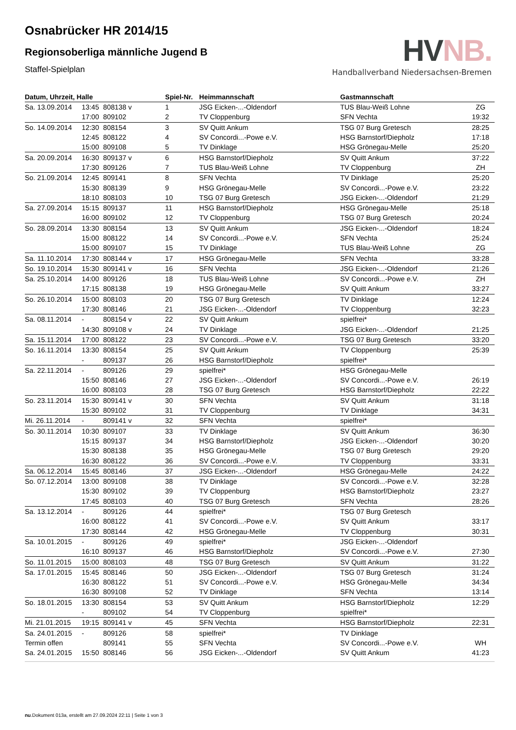Osnabrücker HR 2014/15
Regionsoberliga männliche Jugend B
Staffel-Spielplan
HVNB.
Handballverband Niedersachsen-Bremen
| Datum, Uhrzeit, Halle | | | Spiel-Nr. | Heimmannschaft | Gastmannschaft | |
| --- | --- | --- | --- | --- | --- | --- |
| Sa. 13.09.2014 | 13:45 | 808138 v | 1 | JSG Eicken-...-Oldendorf | TUS Blau-Weiß Lohne | ZG |
| | 17:00 | 809102 | 2 | TV Cloppenburg | SFN Vechta | 19:32 |
| So. 14.09.2014 | 12:30 | 808154 | 3 | SV Quitt Ankum | TSG 07 Burg Gretesch | 28:25 |
| | 12:45 | 808122 | 4 | SV Concordi...-Powe e.V. | HSG Barnstorf/Diepholz | 17:18 |
| | 15:00 | 809108 | 5 | TV Dinklage | HSG Grönegau-Melle | 25:20 |
| Sa. 20.09.2014 | 16:30 | 809137 v | 6 | HSG Barnstorf/Diepholz | SV Quitt Ankum | 37:22 |
| | 17:30 | 809126 | 7 | TUS Blau-Weiß Lohne | TV Cloppenburg | ZH |
| So. 21.09.2014 | 12:45 | 809141 | 8 | SFN Vechta | TV Dinklage | 25:20 |
| | 15:30 | 808139 | 9 | HSG Grönegau-Melle | SV Concordi...-Powe e.V. | 23:22 |
| | 18:10 | 808103 | 10 | TSG 07 Burg Gretesch | JSG Eicken-...-Oldendorf | 21:29 |
| Sa. 27.09.2014 | 15:15 | 809137 | 11 | HSG Barnstorf/Diepholz | HSG Grönegau-Melle | 25:18 |
| | 16:00 | 809102 | 12 | TV Cloppenburg | TSG 07 Burg Gretesch | 20:24 |
| So. 28.09.2014 | 13:30 | 808154 | 13 | SV Quitt Ankum | JSG Eicken-...-Oldendorf | 18:24 |
| | 15:00 | 808122 | 14 | SV Concordi...-Powe e.V. | SFN Vechta | 25:24 |
| | 15:00 | 809107 | 15 | TV Dinklage | TUS Blau-Weiß Lohne | ZG |
| Sa. 11.10.2014 | 17:30 | 808144 v | 17 | HSG Grönegau-Melle | SFN Vechta | 33:28 |
| So. 19.10.2014 | 15:30 | 809141 v | 16 | SFN Vechta | JSG Eicken-...-Oldendorf | 21:26 |
| Sa. 25.10.2014 | 14:00 | 809126 | 18 | TUS Blau-Weiß Lohne | SV Concordi...-Powe e.V. | ZH |
| | 17:15 | 808138 | 19 | HSG Grönegau-Melle | SV Quitt Ankum | 33:27 |
| So. 26.10.2014 | 15:00 | 808103 | 20 | TSG 07 Burg Gretesch | TV Dinklage | 12:24 |
| | 17:30 | 808146 | 21 | JSG Eicken-...-Oldendorf | TV Cloppenburg | 32:23 |
| Sa. 08.11.2014 | - | 808154 v | 22 | SV Quitt Ankum | spielfrei* | |
| | 14:30 | 809108 v | 24 | TV Dinklage | JSG Eicken-...-Oldendorf | 21:25 |
| Sa. 15.11.2014 | 17:00 | 808122 | 23 | SV Concordi...-Powe e.V. | TSG 07 Burg Gretesch | 33:20 |
| So. 16.11.2014 | 13:30 | 808154 | 25 | SV Quitt Ankum | TV Cloppenburg | 25:39 |
| | - | 809137 | 26 | HSG Barnstorf/Diepholz | spielfrei* | |
| Sa. 22.11.2014 | - | 809126 | 29 | spielfrei* | HSG Grönegau-Melle | |
| | 15:50 | 808146 | 27 | JSG Eicken-...-Oldendorf | SV Concordi...-Powe e.V. | 26:19 |
| | 16:00 | 808103 | 28 | TSG 07 Burg Gretesch | HSG Barnstorf/Diepholz | 22:22 |
| So. 23.11.2014 | 15:30 | 809141 v | 30 | SFN Vechta | SV Quitt Ankum | 31:18 |
| | 15:30 | 809102 | 31 | TV Cloppenburg | TV Dinklage | 34:31 |
| Mi. 26.11.2014 | - | 809141 v | 32 | SFN Vechta | spielfrei* | |
| So. 30.11.2014 | 10:30 | 809107 | 33 | TV Dinklage | SV Quitt Ankum | 36:30 |
| | 15:15 | 809137 | 34 | HSG Barnstorf/Diepholz | JSG Eicken-...-Oldendorf | 30:20 |
| | 15:30 | 808138 | 35 | HSG Grönegau-Melle | TSG 07 Burg Gretesch | 29:20 |
| | 16:30 | 808122 | 36 | SV Concordi...-Powe e.V. | TV Cloppenburg | 33:31 |
| Sa. 06.12.2014 | 15:45 | 808146 | 37 | JSG Eicken-...-Oldendorf | HSG Grönegau-Melle | 24:22 |
| So. 07.12.2014 | 13:00 | 809108 | 38 | TV Dinklage | SV Concordi...-Powe e.V. | 32:28 |
| | 15:30 | 809102 | 39 | TV Cloppenburg | HSG Barnstorf/Diepholz | 23:27 |
| | 17:45 | 808103 | 40 | TSG 07 Burg Gretesch | SFN Vechta | 28:26 |
| Sa. 13.12.2014 | - | 809126 | 44 | spielfrei* | TSG 07 Burg Gretesch | |
| | 16:00 | 808122 | 41 | SV Concordi...-Powe e.V. | SV Quitt Ankum | 33:17 |
| | 17:30 | 808144 | 42 | HSG Grönegau-Melle | TV Cloppenburg | 30:31 |
| Sa. 10.01.2015 | - | 809126 | 49 | spielfrei* | JSG Eicken-...-Oldendorf | |
| | 16:10 | 809137 | 46 | HSG Barnstorf/Diepholz | SV Concordi...-Powe e.V. | 27:30 |
| So. 11.01.2015 | 15:00 | 808103 | 48 | TSG 07 Burg Gretesch | SV Quitt Ankum | 31:22 |
| Sa. 17.01.2015 | 15:45 | 808146 | 50 | JSG Eicken-...-Oldendorf | TSG 07 Burg Gretesch | 31:24 |
| | 16:30 | 808122 | 51 | SV Concordi...-Powe e.V. | HSG Grönegau-Melle | 34:34 |
| | 16:30 | 809108 | 52 | TV Dinklage | SFN Vechta | 13:14 |
| So. 18.01.2015 | 13:30 | 808154 | 53 | SV Quitt Ankum | HSG Barnstorf/Diepholz | 12:29 |
| | - | 809102 | 54 | TV Cloppenburg | spielfrei* | |
| Mi. 21.01.2015 | 19:15 | 809141 v | 45 | SFN Vechta | HSG Barnstorf/Diepholz | 22:31 |
| Sa. 24.01.2015 | - | 809126 | 58 | spielfrei* | TV Dinklage | |
| Termin offen | | 809141 | 55 | SFN Vechta | SV Concordi...-Powe e.V. | WH |
| Sa. 24.01.2015 | 15:50 | 808146 | 56 | JSG Eicken-...-Oldendorf | SV Quitt Ankum | 41:23 |
nu.Dokument 013a, erstellt am 27.09.2024 22:11 | Seite 1 von 3